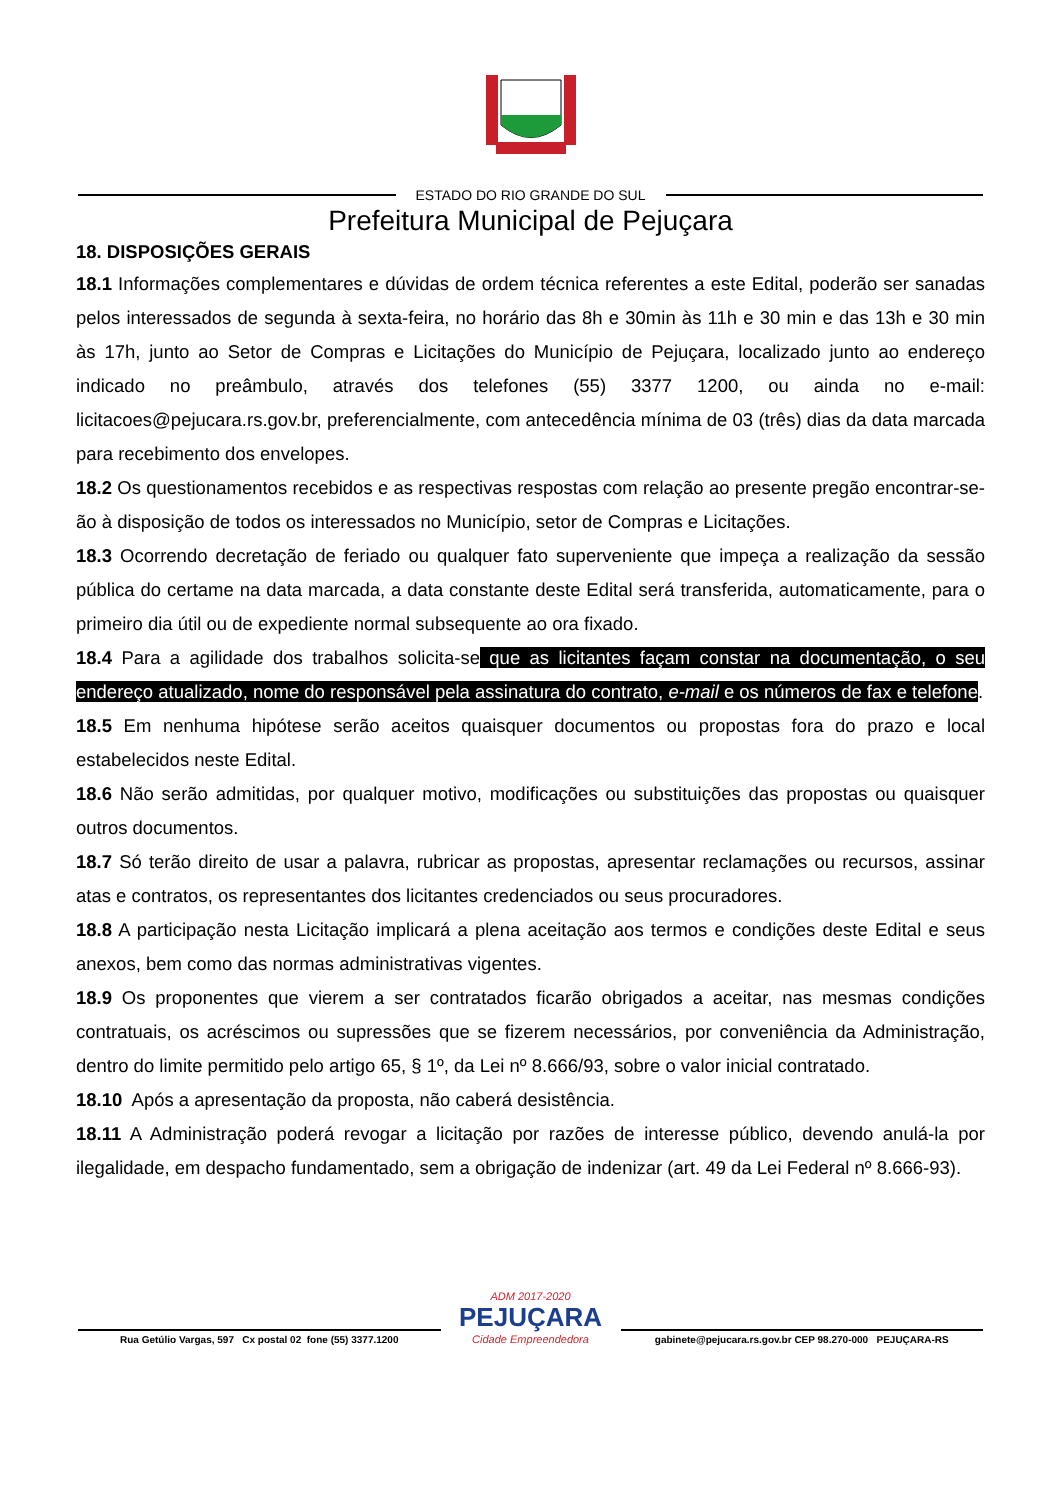ESTADO DO RIO GRANDE DO SUL
Prefeitura Municipal de Pejuçara
18. DISPOSIÇÕES GERAIS
18.1 Informações complementares e dúvidas de ordem técnica referentes a este Edital, poderão ser sanadas pelos interessados de segunda à sexta-feira, no horário das 8h e 30min às 11h e 30 min e das 13h e 30 min às 17h, junto ao Setor de Compras e Licitações do Município de Pejuçara, localizado junto ao endereço indicado no preâmbulo, através dos telefones (55) 3377 1200, ou ainda no e-mail: licitacoes@pejucara.rs.gov.br, preferencialmente, com antecedência mínima de 03 (três) dias da data marcada para recebimento dos envelopes.
18.2 Os questionamentos recebidos e as respectivas respostas com relação ao presente pregão encontrar-se-ão à disposição de todos os interessados no Município, setor de Compras e Licitações.
18.3 Ocorrendo decretação de feriado ou qualquer fato superveniente que impeça a realização da sessão pública do certame na data marcada, a data constante deste Edital será transferida, automaticamente, para o primeiro dia útil ou de expediente normal subsequente ao ora fixado.
18.4 Para a agilidade dos trabalhos solicita-se que as licitantes façam constar na documentação, o seu endereço atualizado, nome do responsável pela assinatura do contrato, e-mail e os números de fax e telefone.
18.5 Em nenhuma hipótese serão aceitos quaisquer documentos ou propostas fora do prazo e local estabelecidos neste Edital.
18.6 Não serão admitidas, por qualquer motivo, modificações ou substituições das propostas ou quaisquer outros documentos.
18.7 Só terão direito de usar a palavra, rubricar as propostas, apresentar reclamações ou recursos, assinar atas e contratos, os representantes dos licitantes credenciados ou seus procuradores.
18.8 A participação nesta Licitação implicará a plena aceitação aos termos e condições deste Edital e seus anexos, bem como das normas administrativas vigentes.
18.9 Os proponentes que vierem a ser contratados ficarão obrigados a aceitar, nas mesmas condições contratuais, os acréscimos ou supressões que se fizerem necessários, por conveniência da Administração, dentro do limite permitido pelo artigo 65, § 1º, da Lei nº 8.666/93, sobre o valor inicial contratado.
18.10 Após a apresentação da proposta, não caberá desistência.
18.11 A Administração poderá revogar a licitação por razões de interesse público, devendo anulá-la por ilegalidade, em despacho fundamentado, sem a obrigação de indenizar (art. 49 da Lei Federal nº 8.666-93).
Rua Getúlio Vargas, 597 Cx postal 02 fone (55) 3377.1200
ADM 2017-2020
PEJUÇARA
Cidade Empreendedora
gabinete@pejucara.rs.gov.br CEP 98.270-000 PEJUÇARA-RS